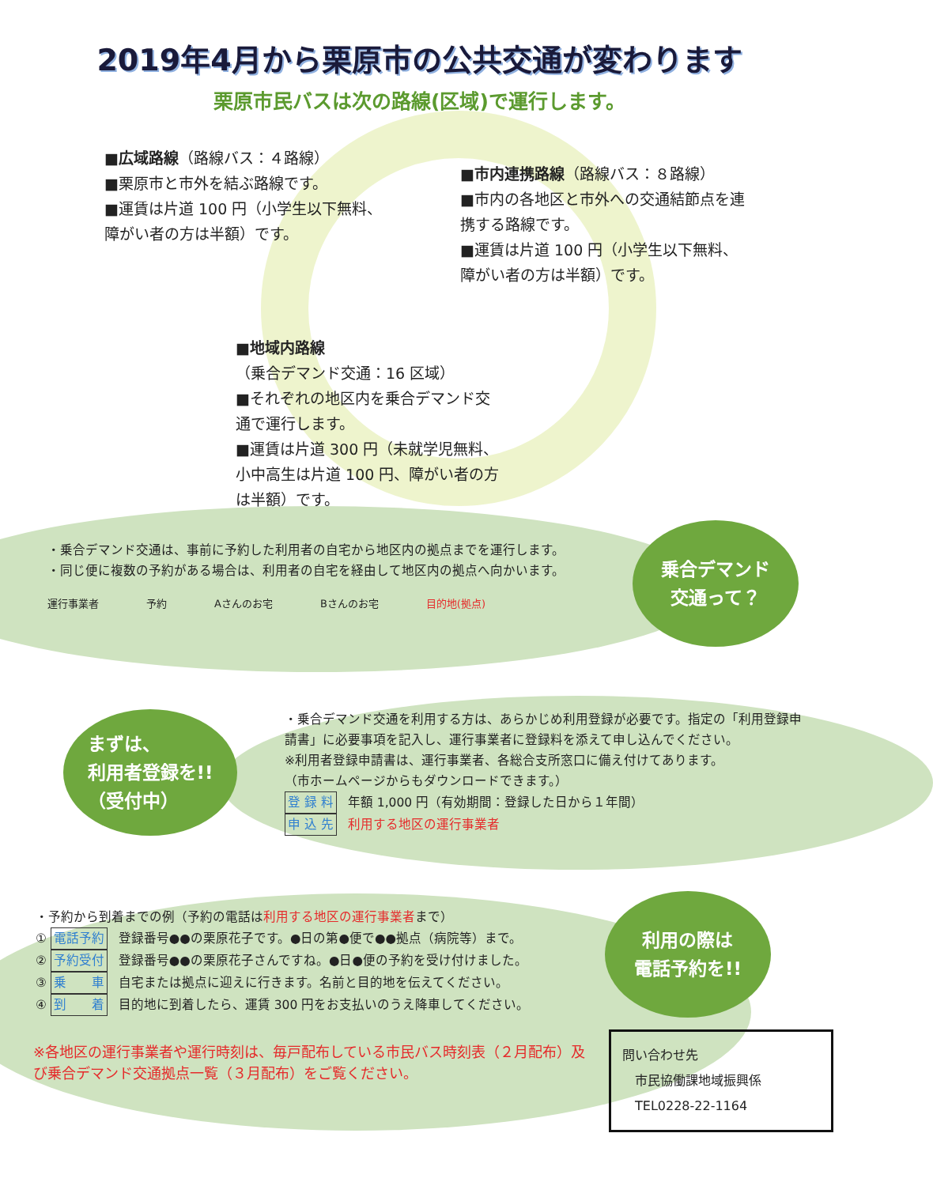2019年4月から栗原市の公共交通が変わります
栗原市民バスは次の路線(区域)で運行します。
■広域路線（路線バス：４路線）
■栗原市と市外を結ぶ路線です。
■運賃は片道 100 円（小学生以下無料、障がい者の方は半額）です。
■市内連携路線（路線バス：８路線）
■市内の各地区と市外への交通結節点を連携する路線です。
■運賃は片道 100 円（小学生以下無料、障がい者の方は半額）です。
■地域内路線
（乗合デマンド交通：16 区域）
■それぞれの地区内を乗合デマンド交通で運行します。
■運賃は片道 300 円（未就学児無料、小中高生は片道 100 円、障がい者の方は半額）です。
・乗合デマンド交通は、事前に予約した利用者の自宅から地区内の拠点までを運行します。
・同じ便に複数の予約がある場合は、利用者の自宅を経由して地区内の拠点へ向かいます。
運行事業者 予約 Aさんのお宅 Bさんのお宅 目的地(拠点)
乗合デマンド
交通って？
まずは、
利用者登録を!!
（受付中）
・乗合デマンド交通を利用する方は、あらかじめ利用登録が必要です。指定の「利用登録申請書」に必要事項を記入し、運行事業者に登録料を添えて申し込んでください。
※利用者登録申請書は、運行事業者、各総合支所窓口に備え付けてあります。
（市ホームページからもダウンロードできます。）
登 録 料 年額 1,000 円（有効期間：登録した日から１年間）
申 込 先 利用する地区の運行事業者
・予約から到着までの例（予約の電話は利用する地区の運行事業者まで）
① 電話予約 登録番号●●の栗原花子です。●日の第●便で●●拠点（病院等）まで。
② 予約受付 登録番号●●の栗原花子さんですね。●日●便の予約を受け付けました。
③ 乗　　車 自宅または拠点に迎えに行きます。名前と目的地を伝えてください。
④ 到　　着 目的地に到着したら、運賃 300 円をお支払いのうえ降車してください。
利用の際は
電話予約を!!
※各地区の運行事業者や運行時刻は、毎戸配布している市民バス時刻表（２月配布）及び乗合デマンド交通拠点一覧（３月配布）をご覧ください。
問い合わせ先
　市民協働課地域振興係
　TEL0228-22-1164